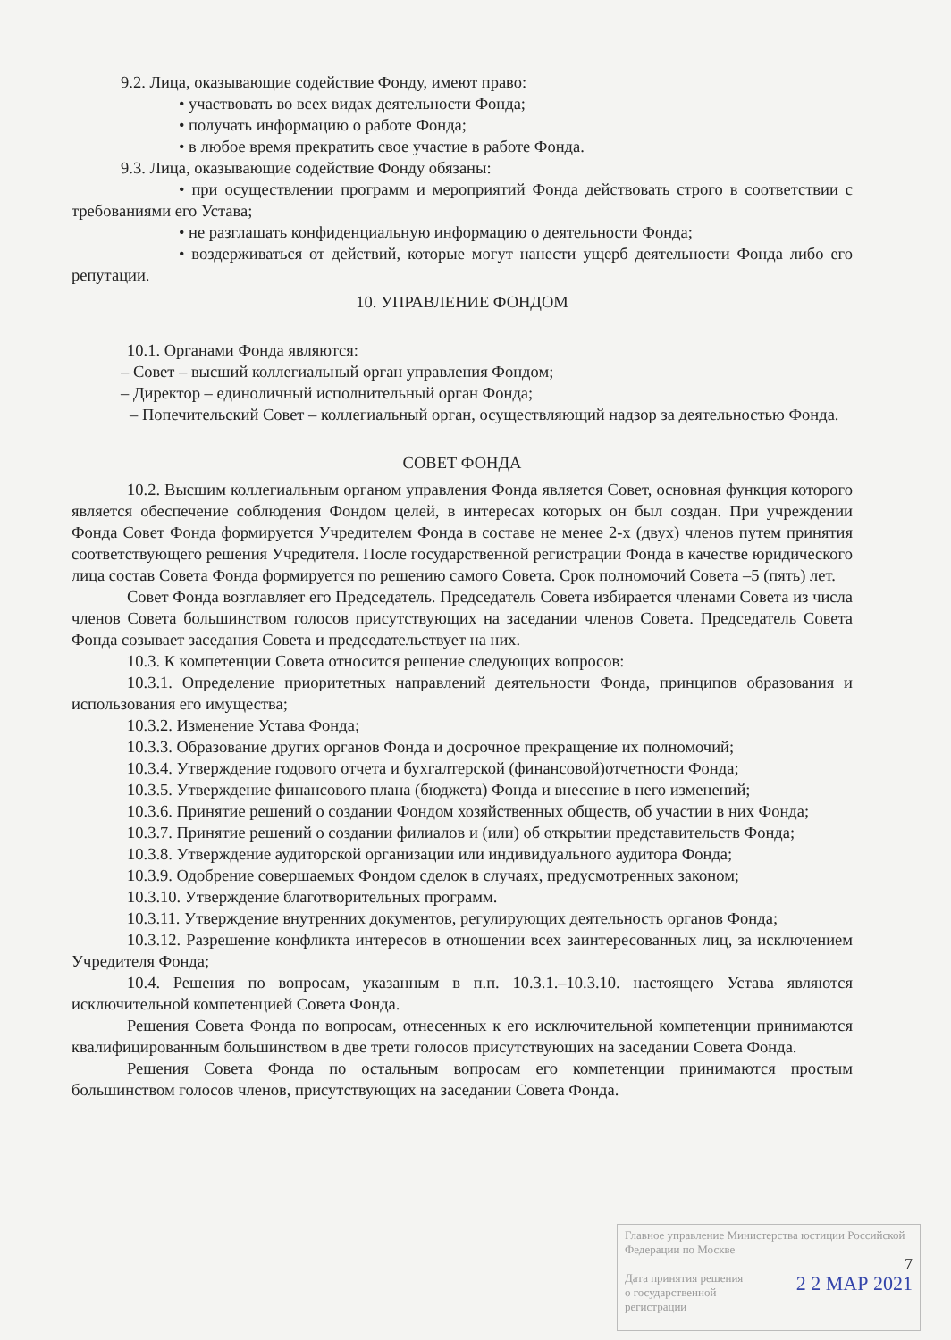9.2. Лица, оказывающие содействие Фонду, имеют право:
• участвовать во всех видах деятельности Фонда;
• получать информацию о работе Фонда;
• в любое время прекратить свое участие в работе Фонда.
9.3. Лица, оказывающие содействие Фонду обязаны:
• при осуществлении программ и мероприятий Фонда действовать строго в соответствии с требованиями его Устава;
• не разглашать конфиденциальную информацию о деятельности Фонда;
• воздерживаться от действий, которые могут нанести ущерб деятельности Фонда либо его репутации.
10. УПРАВЛЕНИЕ ФОНДОМ
10.1. Органами Фонда являются:
– Совет – высший коллегиальный орган управления Фондом;
– Директор – единоличный исполнительный орган Фонда;
– Попечительский Совет – коллегиальный орган, осуществляющий надзор за деятельностью Фонда.
СОВЕТ ФОНДА
10.2. Высшим коллегиальным органом управления Фонда является Совет, основная функция которого является обеспечение соблюдения Фондом целей, в интересах которых он был создан. При учреждении Фонда Совет Фонда формируется Учредителем Фонда в составе не менее 2-х (двух) членов путем принятия соответствующего решения Учредителя. После государственной регистрации Фонда в качестве юридического лица состав Совета Фонда формируется по решению самого Совета. Срок полномочий Совета –5 (пять) лет.
Совет Фонда возглавляет его Председатель. Председатель Совета избирается членами Совета из числа членов Совета большинством голосов присутствующих на заседании членов Совета. Председатель Совета Фонда созывает заседания Совета и председательствует на них.
10.3. К компетенции Совета относится решение следующих вопросов:
10.3.1. Определение приоритетных направлений деятельности Фонда, принципов образования и использования его имущества;
10.3.2. Изменение Устава Фонда;
10.3.3. Образование других органов Фонда и досрочное прекращение их полномочий;
10.3.4. Утверждение годового отчета и бухгалтерской (финансовой)отчетности Фонда;
10.3.5. Утверждение финансового плана (бюджета) Фонда и внесение в него изменений;
10.3.6. Принятие решений о создании Фондом хозяйственных обществ, об участии в них Фонда;
10.3.7. Принятие решений о создании филиалов и (или) об открытии представительств Фонда;
10.3.8. Утверждение аудиторской организации или индивидуального аудитора Фонда;
10.3.9. Одобрение совершаемых Фондом сделок в случаях, предусмотренных законом;
10.3.10. Утверждение благотворительных программ.
10.3.11. Утверждение внутренних документов, регулирующих деятельность органов Фонда;
10.3.12. Разрешение конфликта интересов в отношении всех заинтересованных лиц, за исключением Учредителя Фонда;
10.4. Решения по вопросам, указанным в п.п. 10.3.1.–10.3.10. настоящего Устава являются исключительной компетенцией Совета Фонда.
Решения Совета Фонда по вопросам, отнесенных к его исключительной компетенции принимаются квалифицированным большинством в две трети голосов присутствующих на заседании Совета Фонда.
Решения Совета Фонда по остальным вопросам его компетенции принимаются простым большинством голосов членов, присутствующих на заседании Совета Фонда.
Главное управление Министерства юстиции Российской Федерации по Москве
7
2 2 МАР 2021 Дата принятия решения
о государственной
регистрации